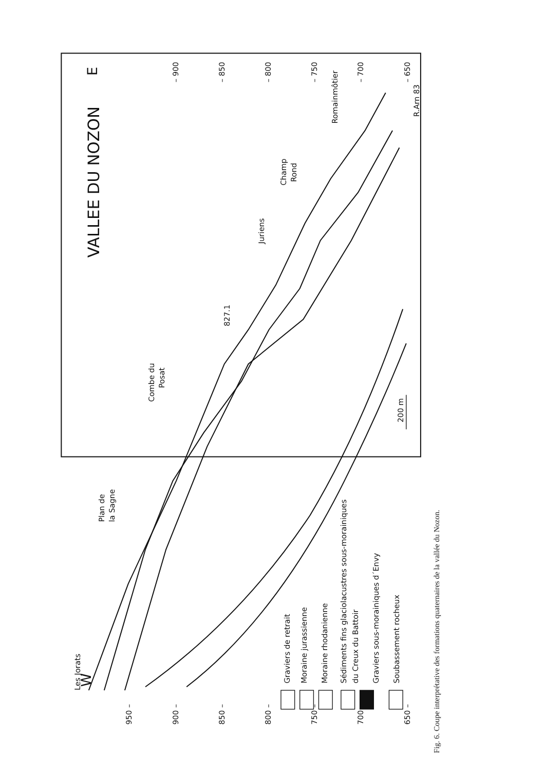Les Jorats
W
VALLEE DU NOZON
E
950 –
900 –
850 –
800 –
750 –
700 –
650 –
– 900
– 850
– 800
– 750
– 700
– 650
Plan de
la Sagne
Combe du
Posat
827.1
Juriens
Champ
Rond
Romainmôtier
R.Arn 83
200 m
Graviers de retrait
Moraine jurassienne
Moraine rhodanienne
Sédiments fins glaciolacustres sous-morainiques
du Creux du Battoir
Graviers sous-morainiques d´Envy
Soubassement rocheux
Fig. 6. Coupe interprétative des formations quaternaires de la vallée du Nozon.